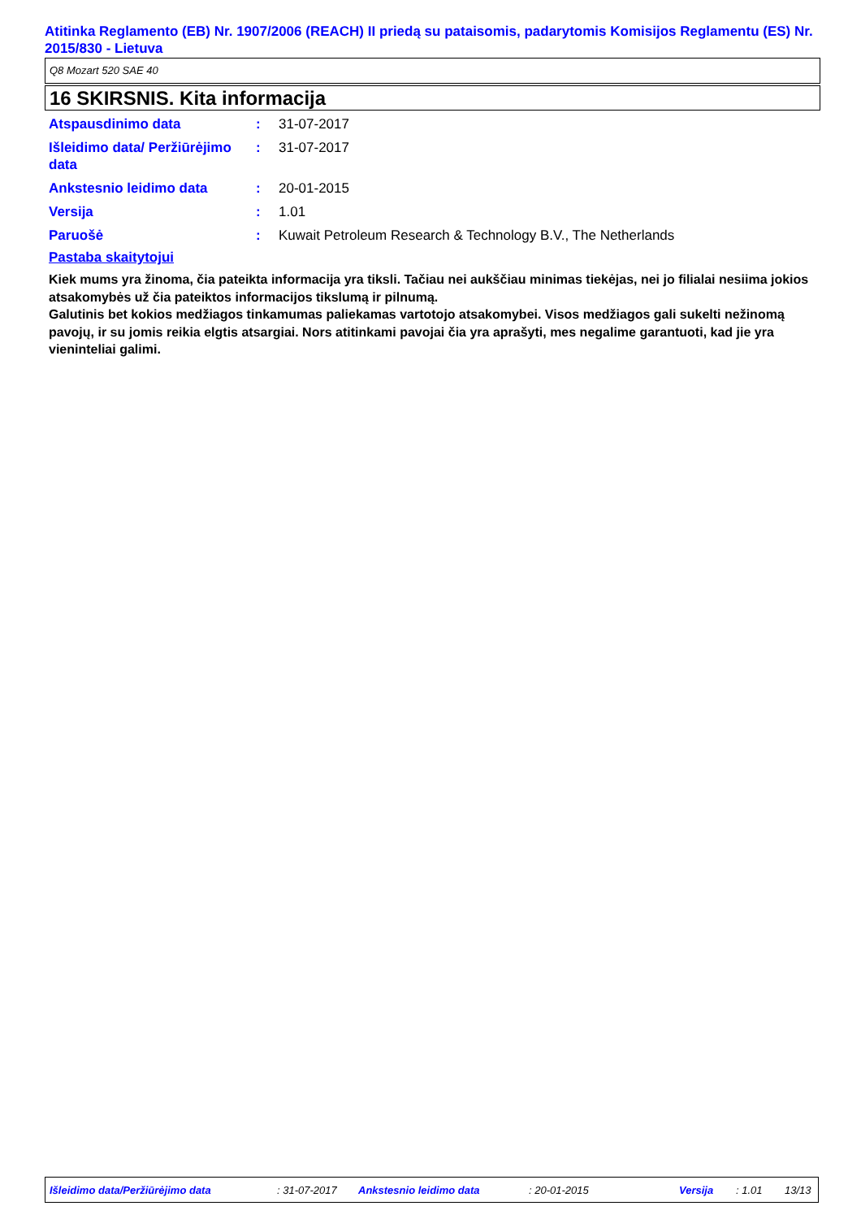Atitinka Reglamento (EB) Nr. 1907/2006 (REACH) II priedą su pataisomis, padarytomis Komisijos Reglamentu (ES) Nr. 2015/830 - Lietuva
Q8 Mozart 520 SAE 40
16 SKIRSNIS. Kita informacija
| Atspausdinimo data | : | 31-07-2017 |
| Išleidimo data/ Peržiūrėjimo data | : | 31-07-2017 |
| Ankstesnio leidimo data | : | 20-01-2015 |
| Versija | : | 1.01 |
| Paruošė | : | Kuwait Petroleum Research & Technology B.V., The Netherlands |
Pastaba skaitytojui
Kiek mums yra žinoma, čia pateikta informacija yra tiksli. Tačiau nei aukščiau minimas tiekėjas, nei jo filialai nesiima jokios atsakomybės už čia pateiktos informacijos tikslumą ir pilnumą.
Galutinis bet kokios medžiagos tinkamumas paliekamas vartotojo atsakomybei. Visos medžiagos gali sukelti nežinomą pavojų, ir su jomis reikia elgtis atsargiai. Nors atitinkami pavojai čia yra aprašyti, mes negalime garantuoti, kad jie yra vieninteliai galimi.
Išleidimo data/Peržiūrėjimo data: 31-07-2017 Ankstesnio leidimo data: 20-01-2015 Versija: 1.01 13/13